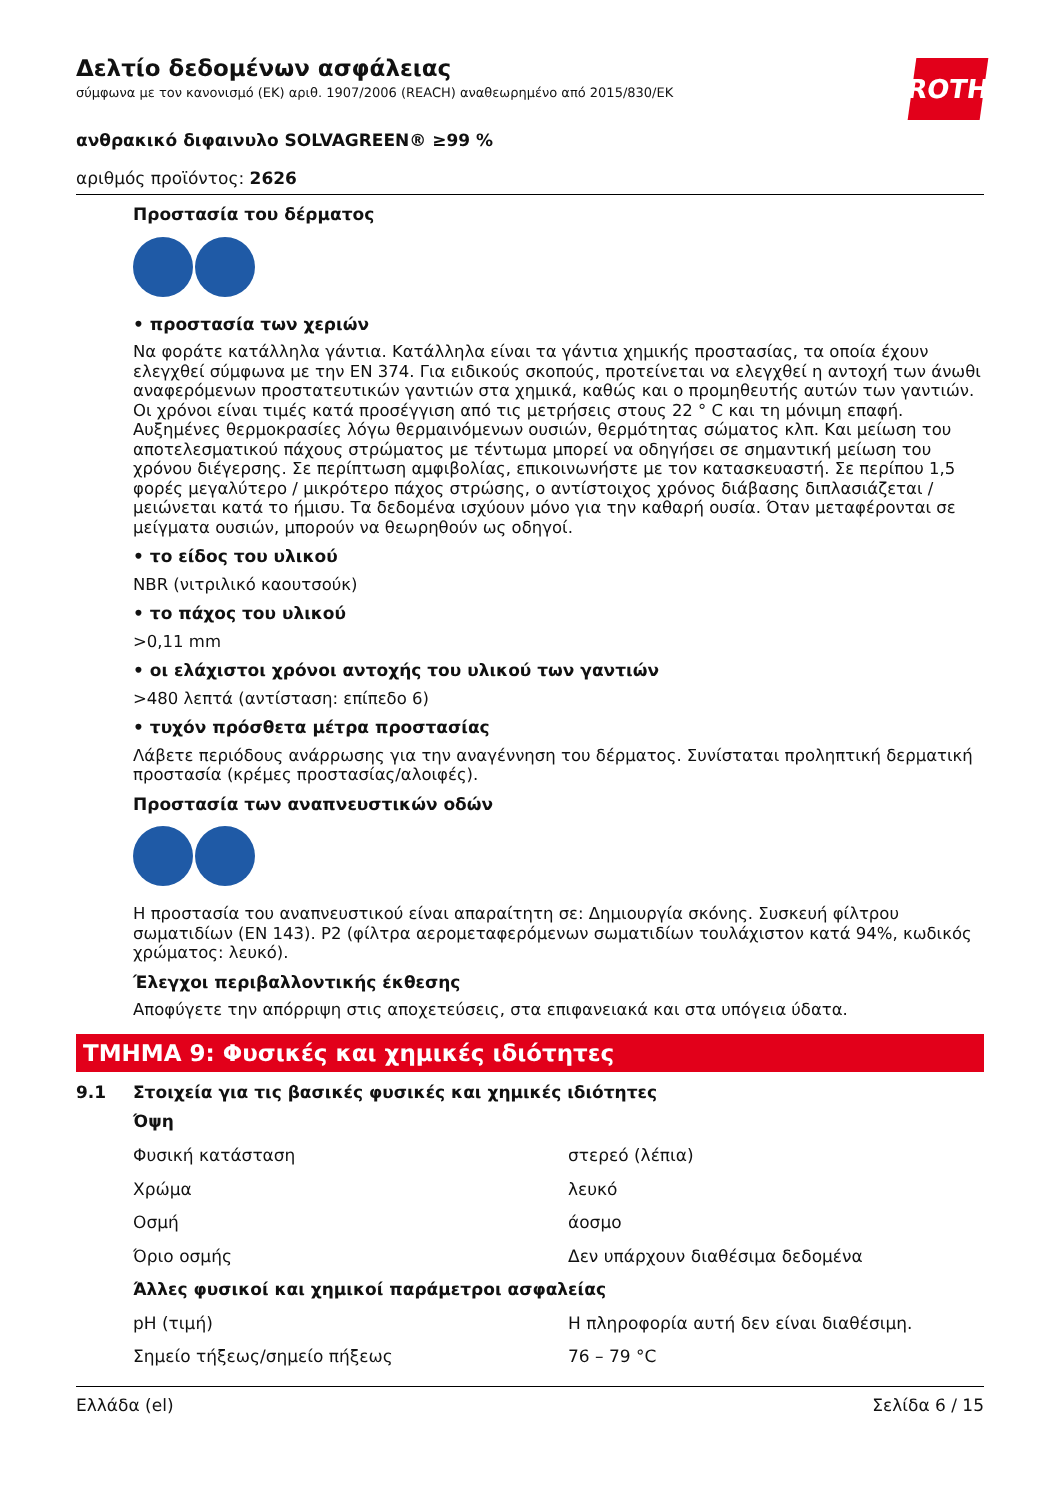ROTH
Δελτίο δεδομένων ασφάλειας
σύμφωνα με τον κανονισμό (ΕΚ) αριθ. 1907/2006 (REACH) αναθεωρημένο από 2015/830/ΕΚ
ανθρακικό διφαινυλο SOLVAGREEN® ≥99 %
αριθμός προϊόντος: 2626
Προστασία του δέρματος
• προστασία των χεριών
Να φοράτε κατάλληλα γάντια. Κατάλληλα είναι τα γάντια χημικής προστασίας, τα οποία έχουν ελεγχθεί σύμφωνα με την EN 374. Για ειδικούς σκοπούς, προτείνεται να ελεγχθεί η αντοχή των άνωθι αναφερόμενων προστατευτικών γαντιών στα χημικά, καθώς και ο προμηθευτής αυτών των γαντιών. Οι χρόνοι είναι τιμές κατά προσέγγιση από τις μετρήσεις στους 22 ° C και τη μόνιμη επαφή. Αυξημένες θερμοκρασίες λόγω θερμαινόμενων ουσιών, θερμότητας σώματος κλπ. Και μείωση του αποτελεσματικού πάχους στρώματος με τέντωμα μπορεί να οδηγήσει σε σημαντική μείωση του χρόνου διέγερσης. Σε περίπτωση αμφιβολίας, επικοινωνήστε με τον κατασκευαστή. Σε περίπου 1,5 φορές μεγαλύτερο / μικρότερο πάχος στρώσης, ο αντίστοιχος χρόνος διάβασης διπλασιάζεται / μειώνεται κατά το ήμισυ. Τα δεδομένα ισχύουν μόνο για την καθαρή ουσία. Όταν μεταφέρονται σε μείγματα ουσιών, μπορούν να θεωρηθούν ως οδηγοί.
• το είδος του υλικού
NBR (νιτριλικό καουτσούκ)
• το πάχος του υλικού
>0,11 mm
• οι ελάχιστοι χρόνοι αντοχής του υλικού των γαντιών
>480 λεπτά (αντίσταση: επίπεδο 6)
• τυχόν πρόσθετα μέτρα προστασίας
Λάβετε περιόδους ανάρρωσης για την αναγέννηση του δέρματος. Συνίσταται προληπτική δερματική προστασία (κρέμες προστασίας/αλοιφές).
Προστασία των αναπνευστικών οδών
Η προστασία του αναπνευστικού είναι απαραίτητη σε: Δημιουργία σκόνης. Συσκευή φίλτρου σωματιδίων (EN 143). P2 (φίλτρα αερομεταφερόμενων σωματιδίων τουλάχιστον κατά 94%, κωδικός χρώματος: λευκό).
Έλεγχοι περιβαλλοντικής έκθεσης
Αποφύγετε την απόρριψη στις αποχετεύσεις, στα επιφανειακά και στα υπόγεια ύδατα.
ΤΜΗΜΑ 9: Φυσικές και χημικές ιδιότητες
9.1 Στοιχεία για τις βασικές φυσικές και χημικές ιδιότητες
Όψη
| Φυσική κατάσταση | στερεό (λέπια) |
| Χρώμα | λευκό |
| Οσμή | άοσμο |
| Όριο οσμής | Δεν υπάρχουν διαθέσιμα δεδομένα |
| Άλλες φυσικοί και χημικοί παράμετροι ασφαλείας | |
| pH (τιμή) | Η πληροφορία αυτή δεν είναι διαθέσιμη. |
| Σημείο τήξεως/σημείο πήξεως | 76 – 79 °C |
Ελλάδα (el) Σελίδα 6 / 15